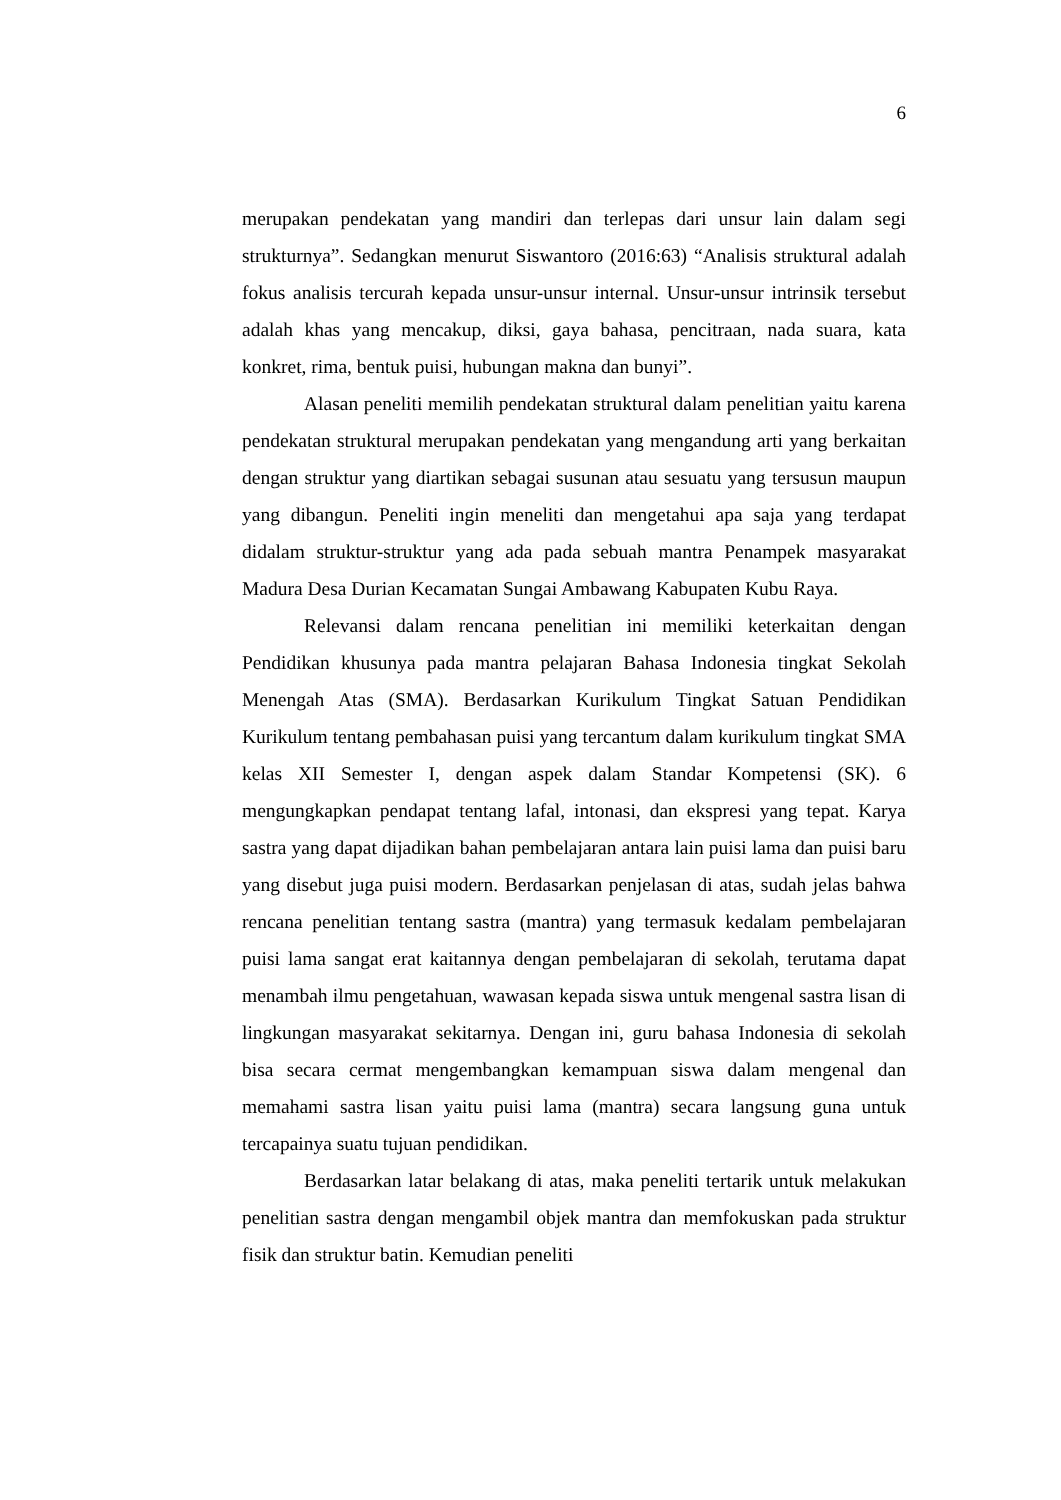6
merupakan pendekatan yang mandiri dan terlepas dari unsur lain dalam segi strukturnya”. Sedangkan menurut Siswantoro (2016:63) “Analisis struktural adalah fokus analisis tercurah kepada unsur-unsur internal. Unsur-unsur intrinsik tersebut adalah khas yang mencakup, diksi, gaya bahasa, pencitraan, nada suara, kata konkret, rima, bentuk puisi, hubungan makna dan bunyi”.
Alasan peneliti memilih pendekatan struktural dalam penelitian yaitu karena pendekatan struktural merupakan pendekatan yang mengandung arti yang berkaitan dengan struktur yang diartikan sebagai susunan atau sesuatu yang tersusun maupun yang dibangun. Peneliti ingin meneliti dan mengetahui apa saja yang terdapat didalam struktur-struktur yang ada pada sebuah mantra Penampek masyarakat Madura Desa Durian Kecamatan Sungai Ambawang Kabupaten Kubu Raya.
Relevansi dalam rencana penelitian ini memiliki keterkaitan dengan Pendidikan khusunya pada mantra pelajaran Bahasa Indonesia tingkat Sekolah Menengah Atas (SMA). Berdasarkan Kurikulum Tingkat Satuan Pendidikan Kurikulum tentang pembahasan puisi yang tercantum dalam kurikulum tingkat SMA kelas XII Semester I, dengan aspek dalam Standar Kompetensi (SK). 6 mengungkapkan pendapat tentang lafal, intonasi, dan ekspresi yang tepat. Karya sastra yang dapat dijadikan bahan pembelajaran antara lain puisi lama dan puisi baru yang disebut juga puisi modern. Berdasarkan penjelasan di atas, sudah jelas bahwa rencana penelitian tentang sastra (mantra) yang termasuk kedalam pembelajaran puisi lama sangat erat kaitannya dengan pembelajaran di sekolah, terutama dapat menambah ilmu pengetahuan, wawasan kepada siswa untuk mengenal sastra lisan di lingkungan masyarakat sekitarnya. Dengan ini, guru bahasa Indonesia di sekolah bisa secara cermat mengembangkan kemampuan siswa dalam mengenal dan memahami sastra lisan yaitu puisi lama (mantra) secara langsung guna untuk tercapainya suatu tujuan pendidikan.
Berdasarkan latar belakang di atas, maka peneliti tertarik untuk melakukan penelitian sastra dengan mengambil objek mantra dan memfokuskan pada struktur fisik dan struktur batin. Kemudian peneliti